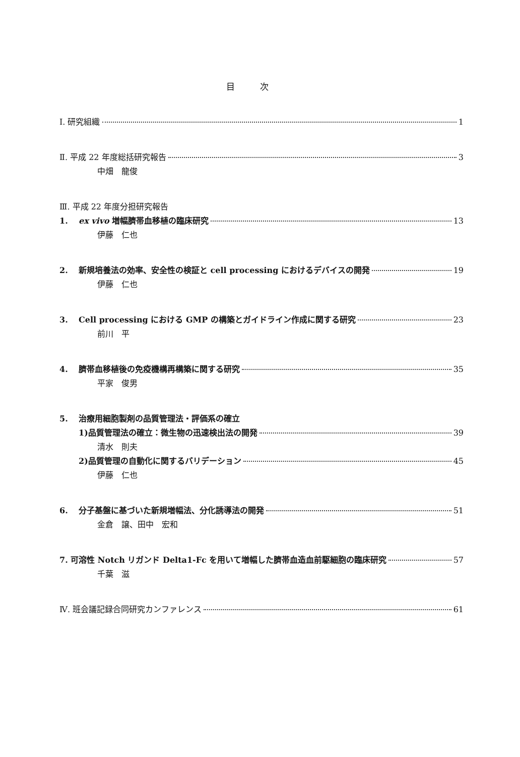目次
Ⅰ. 研究組織 1
Ⅱ. 平成 22 年度総括研究報告 3
中畑　龍俊
Ⅲ. 平成 22 年度分担研究報告
1. ex vivo 増幅臍帯血移植の臨床研究 13
伊藤　仁也
2. 新規培養法の効率、安全性の検証と cell processing におけるデバイスの開発 19
伊藤　仁也
3. Cell processing における GMP の構築とガイドライン作成に関する研究 23
前川　平
4. 臍帯血移植後の免疫機構再構築に関する研究 35
平家　俊男
5. 治療用細胞製剤の品質管理法・評価系の確立
1)品質管理法の確立：微生物の迅速検出法の開発 39
清水　則夫
2)品質管理の自動化に関するバリデーション 45
伊藤　仁也
6. 分子基盤に基づいた新規増幅法、分化誘導法の開発 51
金倉　譲、田中　宏和
7. 可溶性 Notch リガンド Delta1-Fc を用いて増幅した臍帯血造血前駆細胞の臨床研究 57
千葉　滋
Ⅳ. 班会議記録合同研究カンファレンス 61